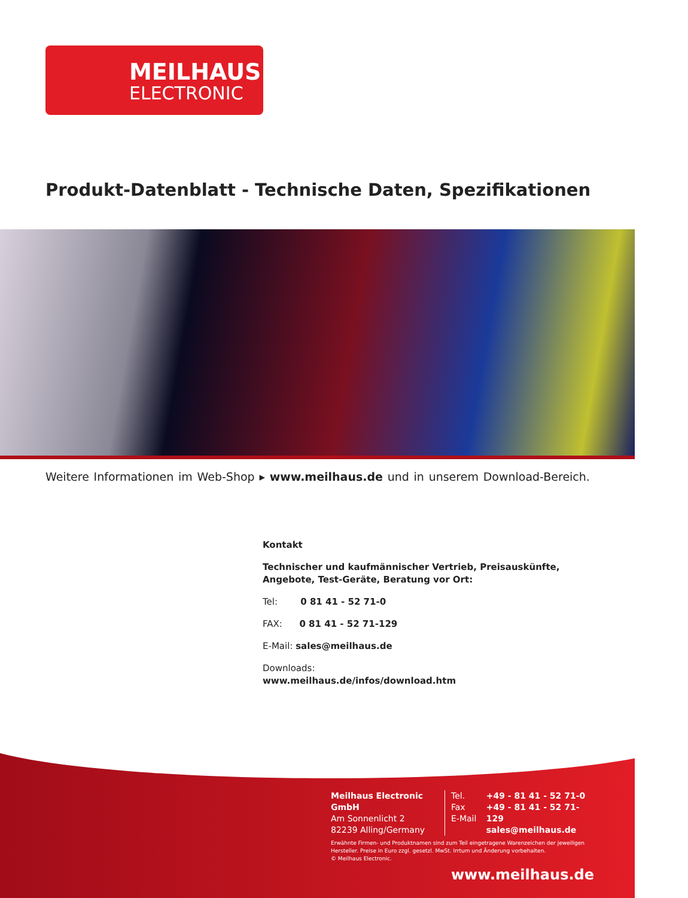MEILHAUS
ELECTRONIC
Produkt-Datenblatt - Technische Daten, Spezifikationen
Weitere Informationen im Web-Shop ▸ www.meilhaus.de und in unserem Download-Bereich.
Kontakt
Technischer und kaufmännischer Vertrieb, Preisauskünfte, Angebote, Test-Geräte, Beratung vor Ort:
Tel: 0 81 41 - 52 71-0
FAX: 0 81 41 - 52 71-129
E-Mail: sales@meilhaus.de
Downloads:
www.meilhaus.de/infos/download.htm
Meilhaus Electronic GmbH
Am Sonnenlicht 2
82239 Alling/Germany
Tel.
Fax
E-Mail
+49 - 81 41 - 52 71-0
+49 - 81 41 - 52 71-129
sales@meilhaus.de
Erwähnte Firmen- und Produktnamen sind zum Teil eingetragene Warenzeichen der jeweiligen Hersteller. Preise in Euro zzgl. gesetzl. MwSt. Irrtum und Änderung vorbehalten.
© Meilhaus Electronic.
www.meilhaus.de